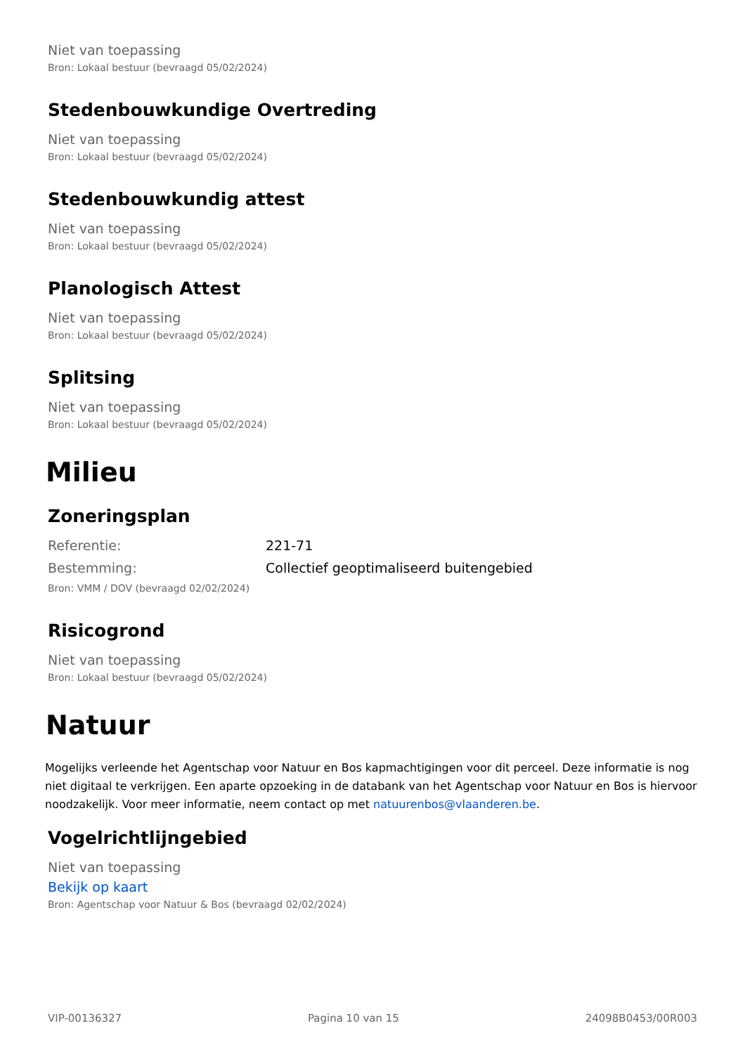Niet van toepassing
Bron: Lokaal bestuur (bevraagd 05/02/2024)
Stedenbouwkundige Overtreding
Niet van toepassing
Bron: Lokaal bestuur (bevraagd 05/02/2024)
Stedenbouwkundig attest
Niet van toepassing
Bron: Lokaal bestuur (bevraagd 05/02/2024)
Planologisch Attest
Niet van toepassing
Bron: Lokaal bestuur (bevraagd 05/02/2024)
Splitsing
Niet van toepassing
Bron: Lokaal bestuur (bevraagd 05/02/2024)
Milieu
Zoneringsplan
Referentie: 221-71
Bestemming: Collectief geoptimaliseerd buitengebied
Bron: VMM / DOV (bevraagd 02/02/2024)
Risicogrond
Niet van toepassing
Bron: Lokaal bestuur (bevraagd 05/02/2024)
Natuur
Mogelijks verleende het Agentschap voor Natuur en Bos kapmachtigingen voor dit perceel. Deze informatie is nog niet digitaal te verkrijgen. Een aparte opzoeking in de databank van het Agentschap voor Natuur en Bos is hiervoor noodzakelijk. Voor meer informatie, neem contact op met natuurenbos@vlaanderen.be.
Vogelrichtlijngebied
Niet van toepassing
Bekijk op kaart
Bron: Agentschap voor Natuur & Bos (bevraagd 02/02/2024)
VIP-00136327 Pagina 10 van 15 24098B0453/00R003